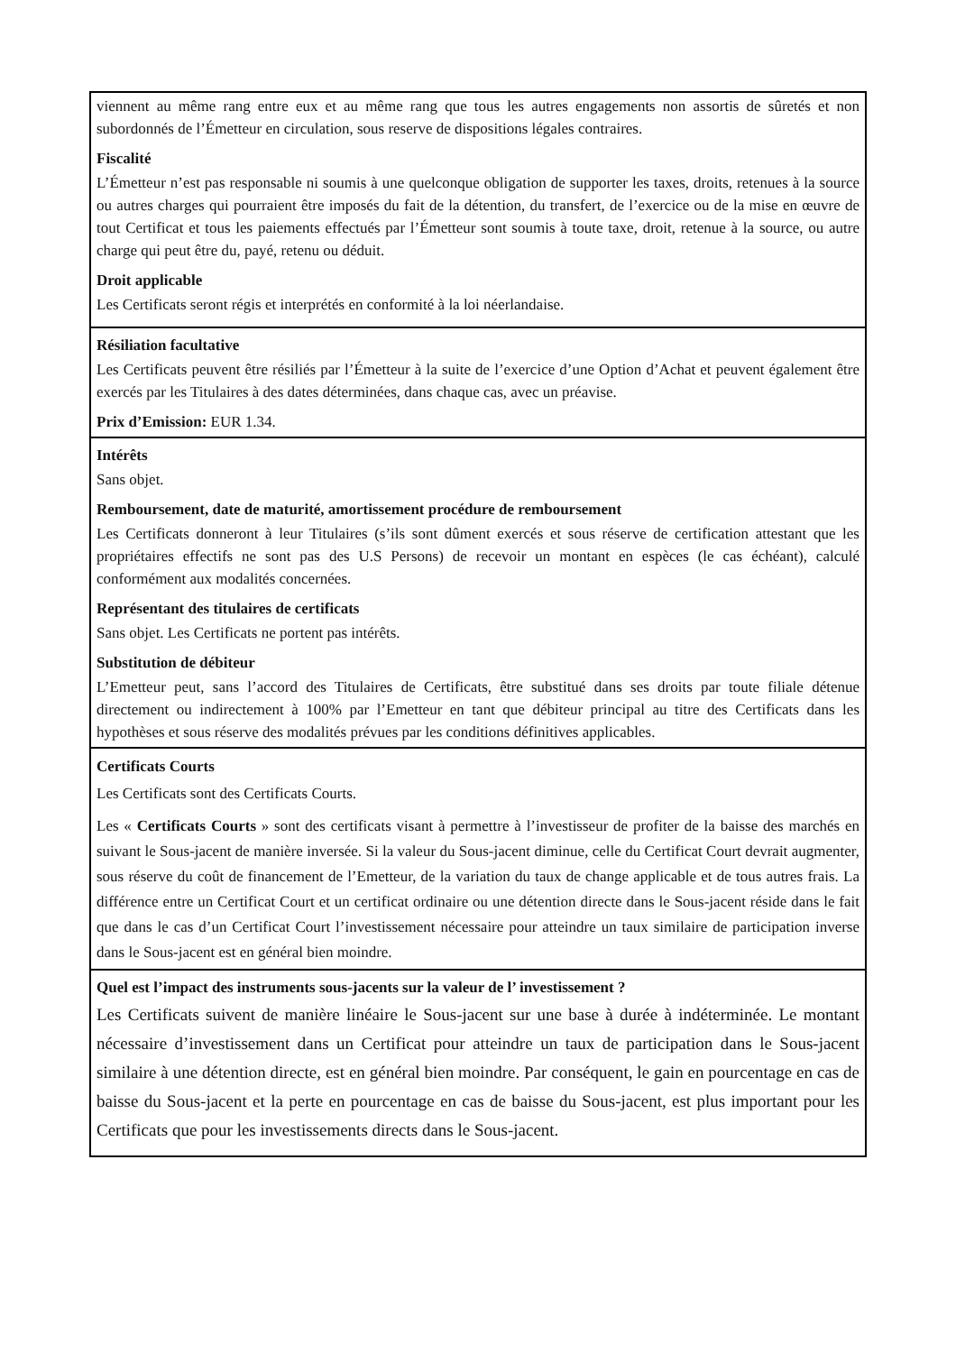viennent au même rang entre eux et au même rang que tous les autres engagements non assortis de sûretés et non subordonnés de l’Émetteur en circulation, sous reserve de dispositions légales contraires.
Fiscalité
L’Émetteur n’est pas responsable ni soumis à une quelconque obligation de supporter les taxes, droits, retenues à la source ou autres charges qui pourraient être imposés du fait de la détention, du transfert, de l’exercice ou de la mise en œuvre de tout Certificat et tous les paiements effectués par l’Émetteur sont soumis à toute taxe, droit, retenue à la source, ou autre charge qui peut être du, payé, retenu ou déduit.
Droit applicable
Les Certificats seront régis et interprétés en conformité à la loi néerlandaise.
Résiliation facultative
Les Certificats peuvent être résiliés par l’Émetteur à la suite de l’exercice d’une Option d’Achat et peuvent également être exercés par les Titulaires à des dates déterminées, dans chaque cas, avec un préavise.
Prix d’Emission: EUR 1.34.
Intérêts
Sans objet.
Remboursement, date de maturité, amortissement procédure de remboursement
Les Certificats donneront à leur Titulaires (s’ils sont dûment exercés et sous réserve de certification attestant que les propriétaires effectifs ne sont pas des U.S Persons) de recevoir un montant en espèces (le cas échéant), calculé conformément aux modalités concernées.
Représentant des titulaires de certificats
Sans objet. Les Certificats ne portent pas intérêts.
Substitution de débiteur
L’Emetteur peut, sans l’accord des Titulaires de Certificats, être substitué dans ses droits par toute filiale détenue directement ou indirectement à 100% par l’Emetteur en tant que débiteur principal au titre des Certificats dans les hypothèses et sous réserve des modalités prévues par les conditions définitives applicables.
Certificats Courts
Les Certificats sont des Certificats Courts.
Les « Certificats Courts » sont des certificats visant à permettre à l’investisseur de profiter de la baisse des marchés en suivant le Sous-jacent de manière inversée. Si la valeur du Sous-jacent diminue, celle du Certificat Court devrait augmenter, sous réserve du coût de financement de l’Emetteur, de la variation du taux de change applicable et de tous autres frais. La différence entre un Certificat Court et un certificat ordinaire ou une détention directe dans le Sous-jacent réside dans le fait que dans le cas d’un Certificat Court l’investissement nécessaire pour atteindre un taux similaire de participation inverse dans le Sous-jacent est en général bien moindre.
Quel est l’impact des instruments sous-jacents sur la valeur de l’ investissement ?
Les Certificats suivent de manière linéaire le Sous-jacent sur une base à durée à indéterminée. Le montant nécessaire d’investissement dans un Certificat pour atteindre un taux de participation dans le Sous-jacent similaire à une détention directe, est en général bien moindre. Par conséquent, le gain en pourcentage en cas de baisse du Sous-jacent et la perte en pourcentage en cas de baisse du Sous-jacent, est plus important pour les Certificats que pour les investissements directs dans le Sous-jacent.